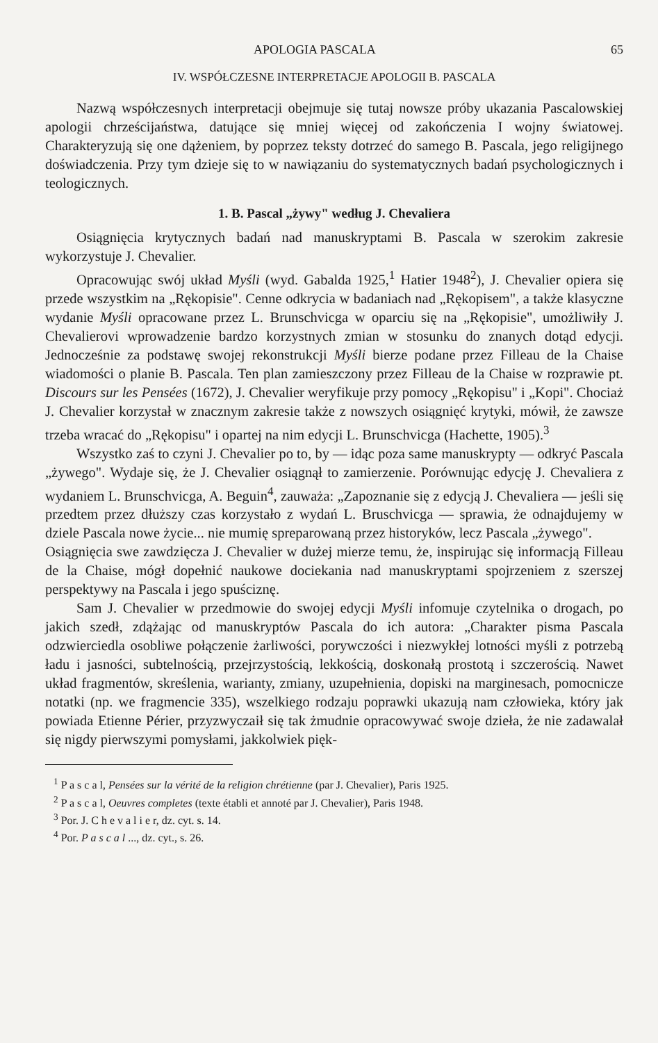APOLOGIA PASCALA 65
IV. WSPÓŁCZESNE INTERPRETACJE APOLOGII B. PASCALA
Nazwą współczesnych interpretacji obejmuje się tutaj nowsze próby ukazania Pascalowskiej apologii chrześcijaństwa, datujące się mniej więcej od zakończenia I wojny światowej. Charakteryzują się one dążeniem, by poprzez teksty dotrzeć do samego B. Pascala, jego religijnego doświadczenia. Przy tym dzieje się to w nawiązaniu do systematycznych badań psychologicznych i teologicznych.
1. B. Pascal „żywy" według J. Chevaliera
Osiągnięcia krytycznych badań nad manuskryptami B. Pascala w szerokim zakresie wykorzystuje J. Chevalier.
Opracowując swój układ Myśli (wyd. Gabalda 1925,<sup>1</sup> Hatier 1948<sup>2</sup>), J. Chevalier opiera się przede wszystkim na „Rękopisie". Cenne odkrycia w badaniach nad „Rękopisem", a także klasyczne wydanie Myśli opracowane przez L. Brunschvicga w oparciu się na „Rękopisie", umożliwiły J. Chevalierovi wprowadzenie bardzo korzystnych zmian w stosunku do znanych dotąd edycji. Jednocześnie za podstawę swojej rekonstrukcji Myśli bierze podane przez Filleau de la Chaise wiadomości o planie B. Pascala. Ten plan zamieszczony przez Filleau de la Chaise w rozprawie pt. Discours sur les Pensées (1672), J. Chevalier weryfikuje przy pomocy „Rękopisu" i „Kopi". Chociaż J. Chevalier korzystał w znacznym zakresie także z nowszych osiągnięć krytyki, mówił, że zawsze trzeba wracać do „Rękopisu" i opartej na nim edycji L. Brunschvicga (Hachette, 1905).<sup>3</sup>
Wszystko zaś to czyni J. Chevalier po to, by — idąc poza same manuskrypty — odkryć Pascala „żywego". Wydaje się, że J. Chevalier osiągnął to zamierzenie. Porównując edycję J. Chevaliera z wydaniem L. Brunschvicga, A. Beguin<sup>4</sup>, zauważa: „Zapoznanie się z edycją J. Chevaliera — jeśli się przedtem przez dłuższy czas korzystało z wydań L. Bruschvicga — sprawia, że odnajdujemy w dziele Pascala nowe życie... nie mumię spreparowaną przez historyków, lecz Pascala „żywego".
Osiągnięcia swe zawdzięcza J. Chevalier w dużej mierze temu, że, inspirując się informacją Filleau de la Chaise, mógł dopełnić naukowe dociekania nad manuskryptami spojrzeniem z szerszej perspektywy na Pascala i jego spuściznę.
Sam J. Chevalier w przedmowie do swojej edycji Myśli infomuje czytelnika o drogach, po jakich szedł, zdążając od manuskryptów Pascala do ich autora: „Charakter pisma Pascala odzwierciedla osobliwe połączenie żarliwości, porywczości i niezwykłej lotności myśli z potrzebą ładu i jasności, subtelnością, przejrzystością, lekkością, doskonałą prostotą i szczerością. Nawet układ fragmentów, skreślenia, warianty, zmiany, uzupełnienia, dopiski na marginesach, pomocnicze notatki (np. we fragmencie 335), wszelkiego rodzaju poprawki ukazują nam człowieka, który jak powiada Etienne Périer, przyzwyczaił się tak żmudnie opracowywać swoje dzieła, że nie zadawalał się nigdy pierwszymi pomysłami, jakkolwiek pięk-
<sup>1</sup> P a s c a l, Pensées sur la vérité de la religion chrétienne (par J. Chevalier), Paris 1925.
<sup>2</sup> P a s c a l, Oeuvres completes (texte établi et annoté par J. Chevalier), Paris 1948.
<sup>3</sup> Por. J. C h e v a l i e r, dz. cyt. s. 14.
<sup>4</sup> Por. P a s c a l ..., dz. cyt., s. 26.